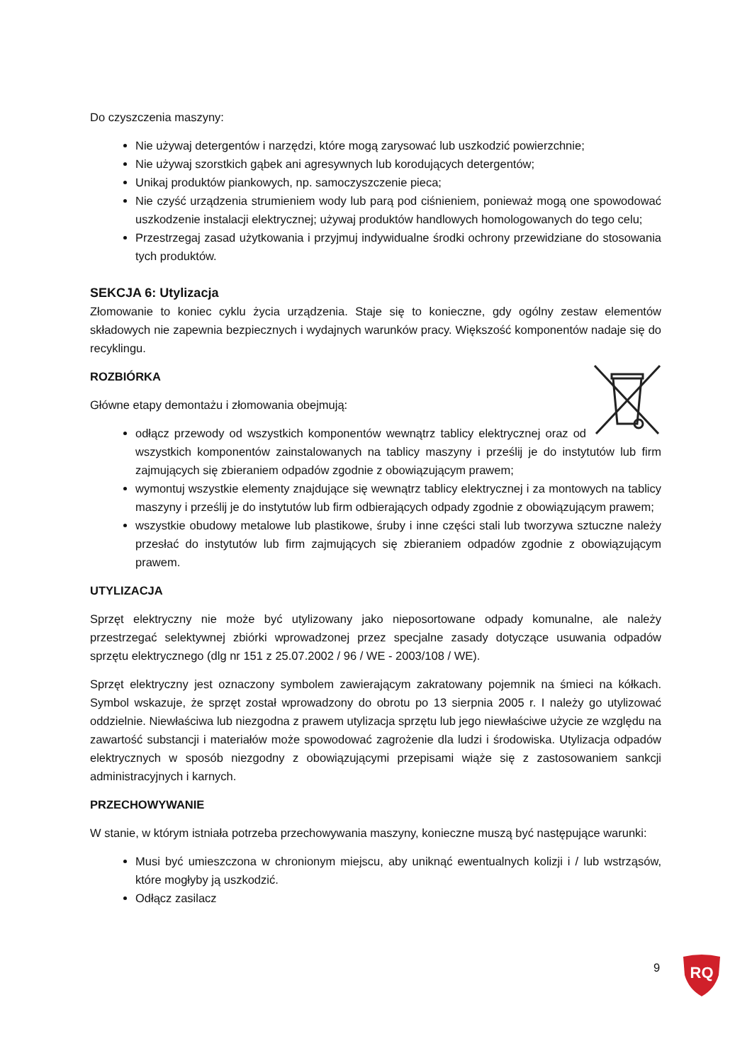Do czyszczenia maszyny:
Nie używaj detergentów i narzędzi, które mogą zarysować lub uszkodzić powierzchnie;
Nie używaj szorstkich gąbek ani agresywnych lub korodujących detergentów;
Unikaj produktów piankowych, np. samoczyszczenie pieca;
Nie czyść urządzenia strumieniem wody lub parą pod ciśnieniem, ponieważ mogą one spowodować uszkodzenie instalacji elektrycznej; używaj produktów handlowych homologowanych do tego celu;
Przestrzegaj zasad użytkowania i przyjmuj indywidualne środki ochrony przewidziane do stosowania tych produktów.
SEKCJA 6: Utylizacja
Złomowanie to koniec cyklu życia urządzenia. Staje się to konieczne, gdy ogólny zestaw elementów składowych nie zapewnia bezpiecznych i wydajnych warunków pracy. Większość komponentów nadaje się do recyklingu.
ROZBIÓRKA
Główne etapy demontażu i złomowania obejmują:
odłącz przewody od wszystkich komponentów wewnątrz tablicy elektrycznej oraz od wszystkich komponentów zainstalowanych na tablicy maszyny i prześlij je do instytutów lub firm zajmujących się zbieraniem odpadów zgodnie z obowiązującym prawem;
wymontuj wszystkie elementy znajdujące się wewnątrz tablicy elektrycznej i za montowych na tablicy maszyny i prześlij je do instytutów lub firm odbierających odpady zgodnie z obowiązującym prawem;
wszystkie obudowy metalowe lub plastikowe, śruby i inne części stali lub tworzywa sztuczne należy przesłać do instytutów lub firm zajmujących się zbieraniem odpadów zgodnie z obowiązującym prawem.
UTYLIZACJA
Sprzęt elektryczny nie może być utylizowany jako nieposortowane odpady komunalne, ale należy przestrzegać selektywnej zbiórki wprowadzonej przez specjalne zasady dotyczące usuwania odpadów sprzętu elektrycznego (dlg nr 151 z 25.07.2002 / 96 / WE - 2003/108 / WE).
Sprzęt elektryczny jest oznaczony symbolem zawierającym zakratowany pojemnik na śmieci na kółkach. Symbol wskazuje, że sprzęt został wprowadzony do obrotu po 13 sierpnia 2005 r. I należy go utylizować oddzielnie. Niewłaściwa lub niezgodna z prawem utylizacja sprzętu lub jego niewłaściwe użycie ze względu na zawartość substancji i materiałów może spowodować zagrożenie dla ludzi i środowiska. Utylizacja odpadów elektrycznych w sposób niezgodny z obowiązującymi przepisami wiąże się z zastosowaniem sankcji administracyjnych i karnych.
PRZECHOWYWANIE
W stanie, w którym istniała potrzeba przechowywania maszyny, konieczne muszą być następujące warunki:
Musi być umieszczona w chronionym miejscu, aby uniknąć ewentualnych kolizji i / lub wstrząsów, które mogłyby ją uszkodzić.
Odłącz zasilacz
9
RQ